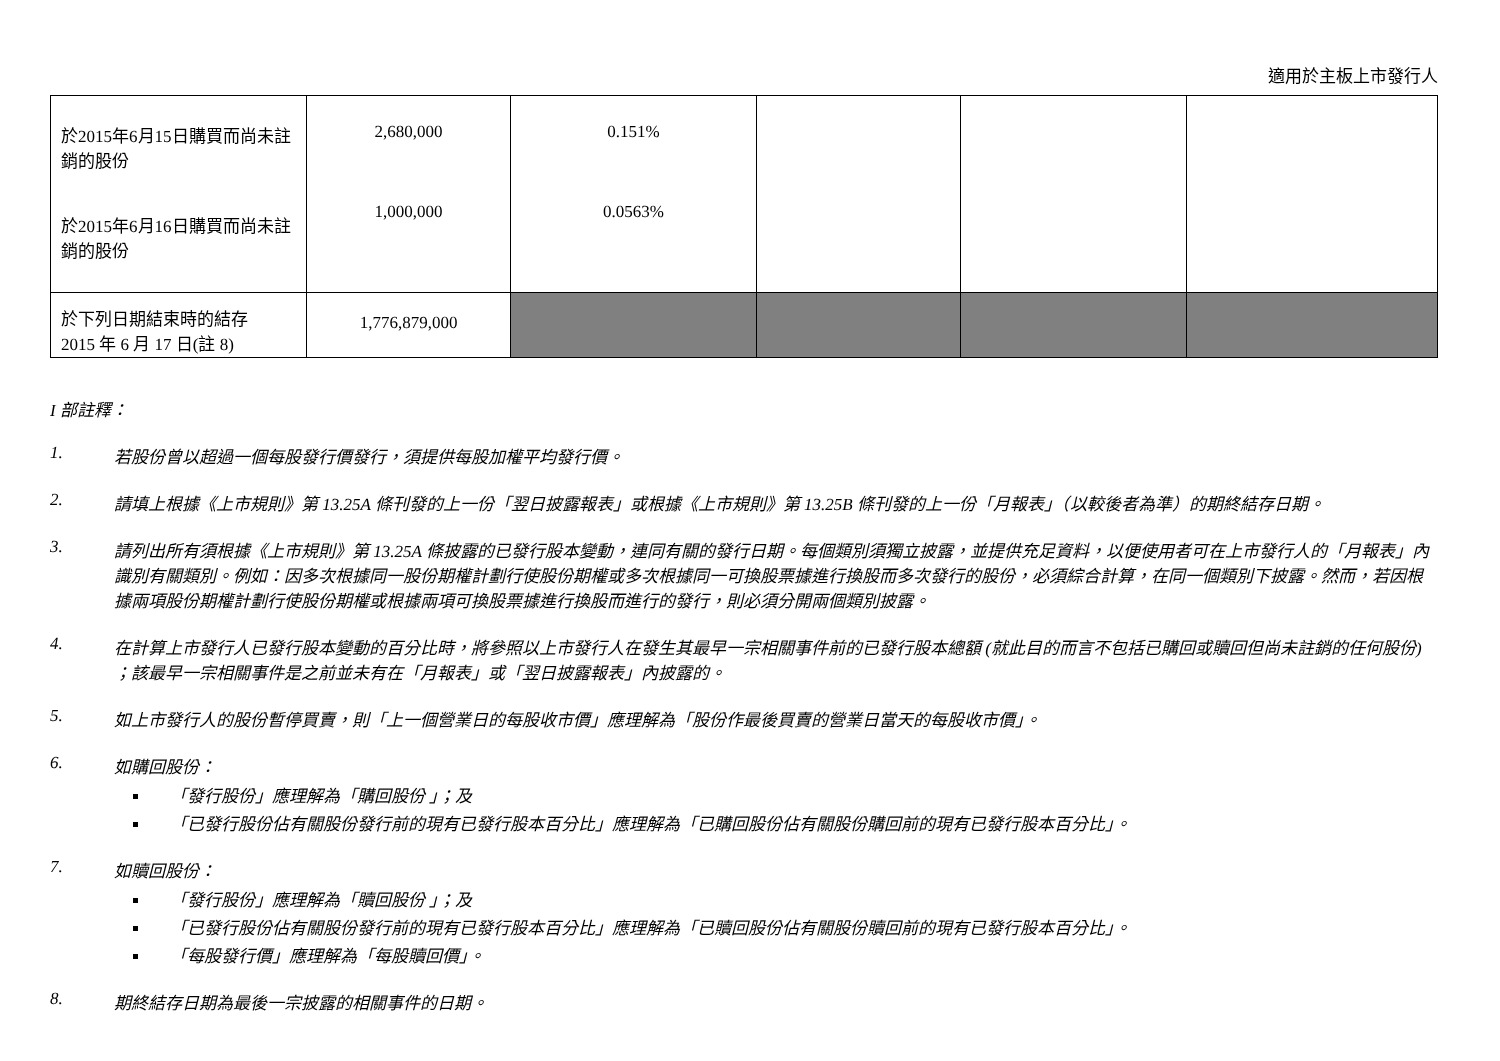適用於主板上市發行人
| 於2015年6月15日購買而尚未註銷的股份 於2015年6月16日購買而尚未註銷的股份 | 2,680,000 1,000,000 | 0.151% 0.0563% | | | |
| 於下列日期結束時的結存 2015 年 6 月 17 日(註 8) | 1,776,879,000 | | | | |
I 部註釋：
1. 若股份曾以超過一個每股發行價發行，須提供每股加權平均發行價。
2. 請填上根據《上市規則》第 13.25A 條刊發的上一份「翌日披露報表」或根據《上市規則》第 13.25B 條刊發的上一份「月報表」（以較後者為準）的期終結存日期。
3. 請列出所有須根據《上市規則》第 13.25A 條披露的已發行股本變動，連同有關的發行日期。每個類別須獨立披露，並提供充足資料，以便使用者可在上市發行人的「月報表」內識別有關類別。例如：因多次根據同一股份期權計劃行使股份期權或多次根據同一可換股票據進行換股而多次發行的股份，必須綜合計算，在同一個類別下披露。然而，若因根據兩項股份期權計劃行使股份期權或根據兩項可換股票據進行換股而進行的發行，則必須分開兩個類別披露。
4. 在計算上市發行人已發行股本變動的百分比時，將參照以上市發行人在發生其最早一宗相關事件前的已發行股本總額 (就此目的而言不包括已購回或贖回但尚未註銷的任何股份) ；該最早一宗相關事件是之前並未有在「月報表」或「翌日披露報表」內披露的。
5. 如上市發行人的股份暫停買賣，則「上一個營業日的每股收市價」應理解為「股份作最後買賣的營業日當天的每股收市價」。
6. 如購回股份：
「發行股份」應理解為「購回股份 」；及
「已發行股份佔有關股份發行前的現有已發行股本百分比」應理解為「已購回股份佔有關股份購回前的現有已發行股本百分比」。
7. 如贖回股份：
「發行股份」應理解為「贖回股份 」；及
「已發行股份佔有關股份發行前的現有已發行股本百分比」應理解為「已贖回股份佔有關股份贖回前的現有已發行股本百分比」。
「每股發行價」應理解為「每股贖回價」。
8. 期終結存日期為最後一宗披露的相關事件的日期。